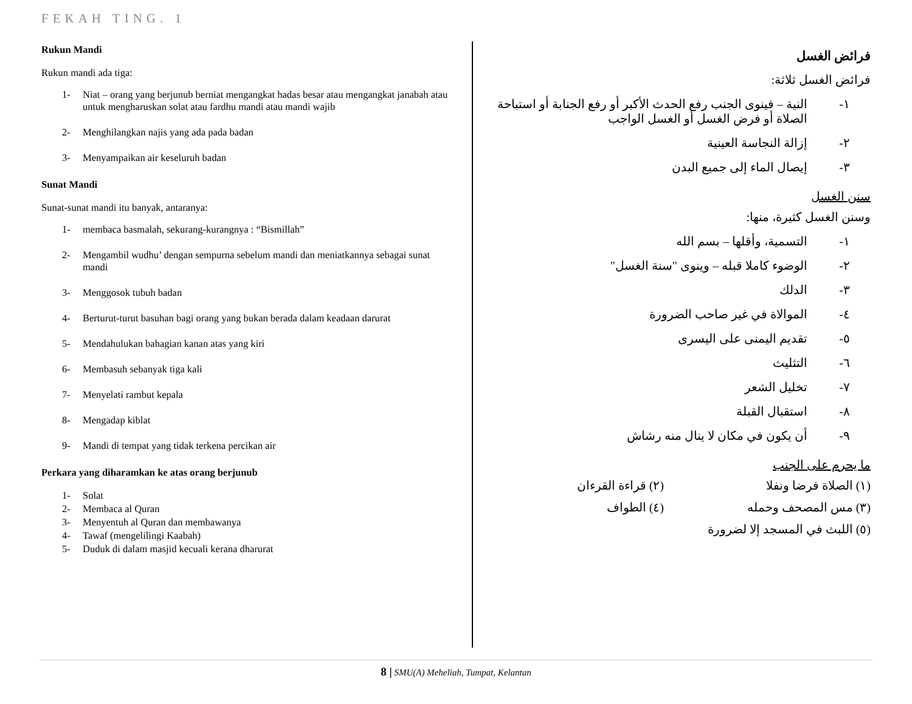FEKAH TING. 1
Rukun Mandi
Rukun mandi ada tiga:
1- Niat – orang yang berjunub berniat mengangkat hadas besar atau mengangkat janabah atau untuk mengharuskan solat atau fardhu mandi atau mandi wajib
2- Menghilangkan najis yang ada pada badan
3- Menyampaikan air keseluruh badan
Sunat Mandi
Sunat-sunat mandi itu banyak, antaranya:
1- membaca basmalah, sekurang-kurangnya : “Bismillah”
2- Mengambil wudhu’ dengan sempurna sebelum mandi dan meniatkannya sebagai sunat mandi
3- Menggosok tubuh badan
4- Berturut-turut basuhan bagi orang yang bukan berada dalam keadaan darurat
5- Mendahulukan bahagian kanan atas yang kiri
6- Membasuh sebanyak tiga kali
7- Menyelati rambut kepala
8- Mengadap kiblat
9- Mandi di tempat yang tidak terkena percikan air
Perkara yang diharamkan ke atas orang berjunub
1- Solat
2- Membaca al Quran
3- Menyentuh al Quran dan membawanya
4- Tawaf (mengelilingi Kaabah)
5- Duduk di dalam masjid kecuali kerana dharurat
فرائض الغسل
فرائض الغسل ثلاثة:
١- النية – فينوى الجنب رفع الحدث الأكبر أو رفع الجنابة أو استباحة الصلاة أو فرض الغسل أو الغسل الواجب
٢- إزالة النجاسة العينية
٣- إيصال الماء إلى جميع البدن
سنن الغسل
وسنن الغسل كثيرة، منها:
١- التسمية، وأقلها – بسم الله
٢- الوضوء كاملا قبله – وينوى "سنة الغسل"
٣- الدلك
٤- الموالاة في غير صاحب الضرورة
٥- تقديم اليمنى على اليسرى
٦- التثليث
٧- تخليل الشعر
٨- استقبال القبلة
٩- أن يكون في مكان لا ينال منه رشاش
ما يحرم على الجنب
(١) الصلاة فرضا ونفلا (٢) قراءة القرءان (٣) مس المصحف وحمله (٤) الطواف (٥) اللبث في المسجد إلا لضرورة
8 | SMU(A) Meheliah, Tumpat, Kelantan